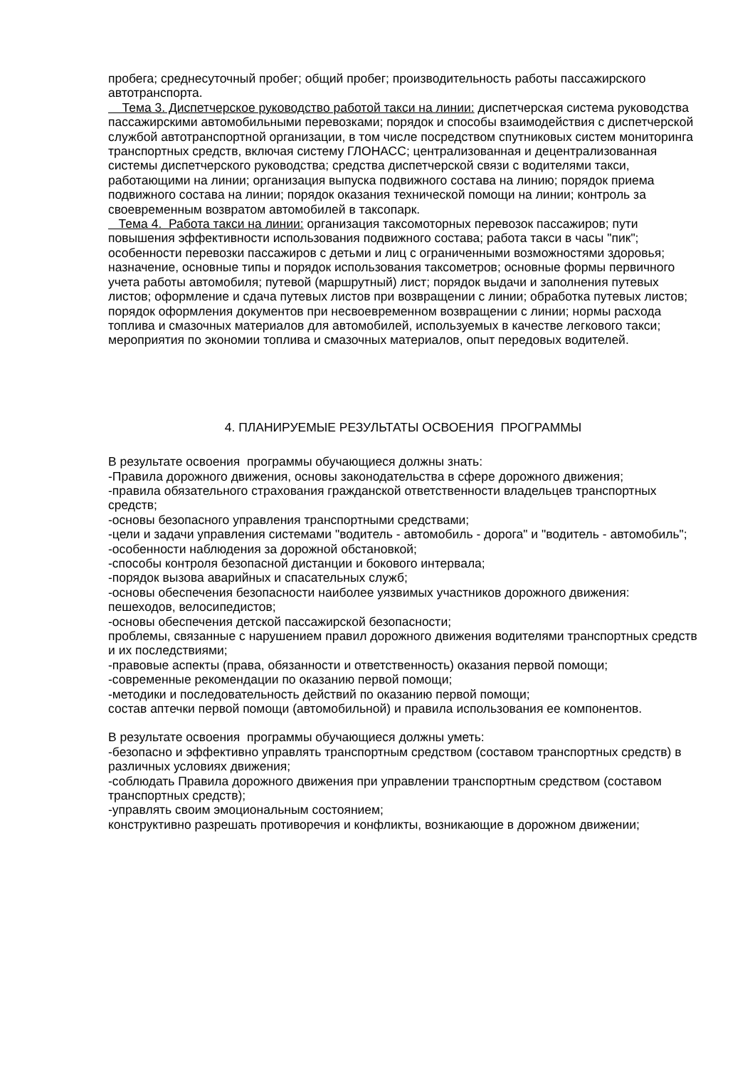пробега; среднесуточный пробег; общий пробег; производительность работы пассажирского автотранспорта.
Тема 3. Диспетчерское руководство работой такси на линии: диспетчерская система руководства пассажирскими автомобильными перевозками; порядок и способы взаимодействия с диспетчерской службой автотранспортной организации, в том числе посредством спутниковых систем мониторинга транспортных средств, включая систему ГЛОНАСС; централизованная и децентрализованная системы диспетчерского руководства; средства диспетчерской связи с водителями такси, работающими на линии; организация выпуска подвижного состава на линию; порядок приема подвижного состава на линии; порядок оказания технической помощи на линии; контроль за своевременным возвратом автомобилей в таксопарк.
Тема 4. Работа такси на линии: организация таксомоторных перевозок пассажиров; пути повышения эффективности использования подвижного состава; работа такси в часы "пик"; особенности перевозки пассажиров с детьми и лиц с ограниченными возможностями здоровья; назначение, основные типы и порядок использования таксометров; основные формы первичного учета работы автомобиля; путевой (маршрутный) лист; порядок выдачи и заполнения путевых листов; оформление и сдача путевых листов при возвращении с линии; обработка путевых листов; порядок оформления документов при несвоевременном возвращении с линии; нормы расхода топлива и смазочных материалов для автомобилей, используемых в качестве легкового такси; мероприятия по экономии топлива и смазочных материалов, опыт передовых водителей.
4. ПЛАНИРУЕМЫЕ РЕЗУЛЬТАТЫ ОСВОЕНИЯ ПРОГРАММЫ
В результате освоения программы обучающиеся должны знать:
-Правила дорожного движения, основы законодательства в сфере дорожного движения;
-правила обязательного страхования гражданской ответственности владельцев транспортных средств;
-основы безопасного управления транспортными средствами;
-цели и задачи управления системами "водитель - автомобиль - дорога" и "водитель - автомобиль";
-особенности наблюдения за дорожной обстановкой;
-способы контроля безопасной дистанции и бокового интервала;
-порядок вызова аварийных и спасательных служб;
-основы обеспечения безопасности наиболее уязвимых участников дорожного движения: пешеходов, велосипедистов;
-основы обеспечения детской пассажирской безопасности;
проблемы, связанные с нарушением правил дорожного движения водителями транспортных средств и их последствиями;
-правовые аспекты (права, обязанности и ответственность) оказания первой помощи;
-современные рекомендации по оказанию первой помощи;
-методики и последовательность действий по оказанию первой помощи;
состав аптечки первой помощи (автомобильной) и правила использования ее компонентов.
В результате освоения программы обучающиеся должны уметь:
-безопасно и эффективно управлять транспортным средством (составом транспортных средств) в различных условиях движения;
-соблюдать Правила дорожного движения при управлении транспортным средством (составом транспортных средств);
-управлять своим эмоциональным состоянием;
конструктивно разрешать противоречия и конфликты, возникающие в дорожном движении;